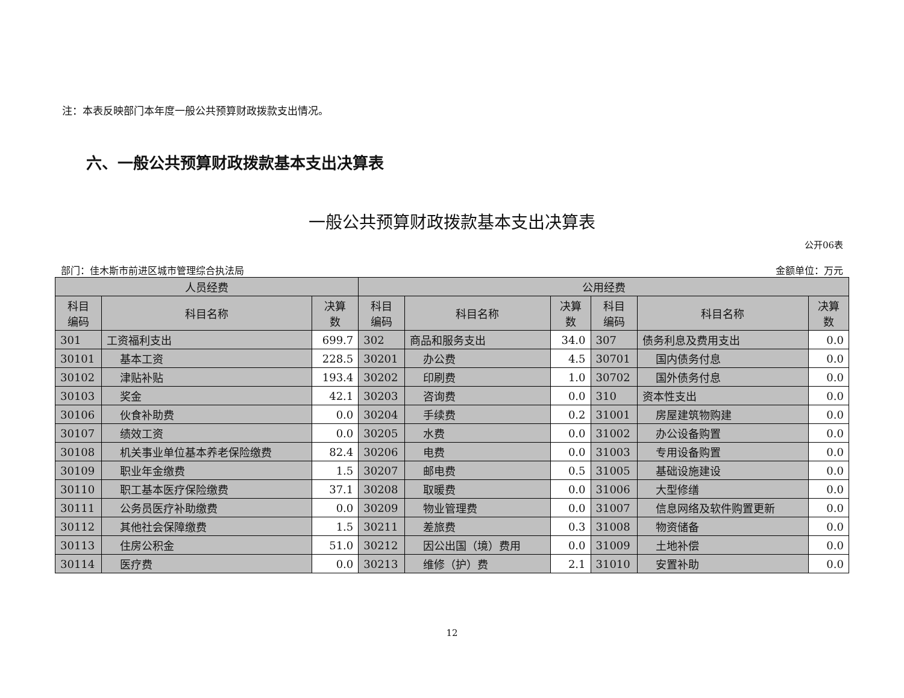注：本表反映部门本年度一般公共预算财政拨款支出情况。
六、一般公共预算财政拨款基本支出决算表
一般公共预算财政拨款基本支出决算表
公开06表
部门：佳木斯市前进区城市管理综合执法局 金额单位：万元
| 人员经费 | | | 公用经费 | | | | | |
| --- | --- | --- | --- | --- | --- | --- | --- | --- |
| 科目 编码 | 科目名称 | 决算 数 | 科目 编码 | 科目名称 | 决算 数 | 科目 编码 | 科目名称 | 决算 数 |
| 301 | 工资福利支出 | 699.7 | 302 | 商品和服务支出 | 34.0 | 307 | 债务利息及费用支出 | 0.0 |
| 30101 | 基本工资 | 228.5 | 30201 | 办公费 | 4.5 | 30701 | 国内债务付息 | 0.0 |
| 30102 | 津贴补贴 | 193.4 | 30202 | 印刷费 | 1.0 | 30702 | 国外债务付息 | 0.0 |
| 30103 | 奖金 | 42.1 | 30203 | 咨询费 | 0.0 | 310 | 资本性支出 | 0.0 |
| 30106 | 伙食补助费 | 0.0 | 30204 | 手续费 | 0.2 | 31001 | 房屋建筑物购建 | 0.0 |
| 30107 | 绩效工资 | 0.0 | 30205 | 水费 | 0.0 | 31002 | 办公设备购置 | 0.0 |
| 30108 | 机关事业单位基本养老保险缴费 | 82.4 | 30206 | 电费 | 0.0 | 31003 | 专用设备购置 | 0.0 |
| 30109 | 职业年金缴费 | 1.5 | 30207 | 邮电费 | 0.5 | 31005 | 基础设施建设 | 0.0 |
| 30110 | 职工基本医疗保险缴费 | 37.1 | 30208 | 取暖费 | 0.0 | 31006 | 大型修缮 | 0.0 |
| 30111 | 公务员医疗补助缴费 | 0.0 | 30209 | 物业管理费 | 0.0 | 31007 | 信息网络及软件购置更新 | 0.0 |
| 30112 | 其他社会保障缴费 | 1.5 | 30211 | 差旅费 | 0.3 | 31008 | 物资储备 | 0.0 |
| 30113 | 住房公积金 | 51.0 | 30212 | 因公出国（境）费用 | 0.0 | 31009 | 土地补偿 | 0.0 |
| 30114 | 医疗费 | 0.0 | 30213 | 维修（护）费 | 2.1 | 31010 | 安置补助 | 0.0 |
12